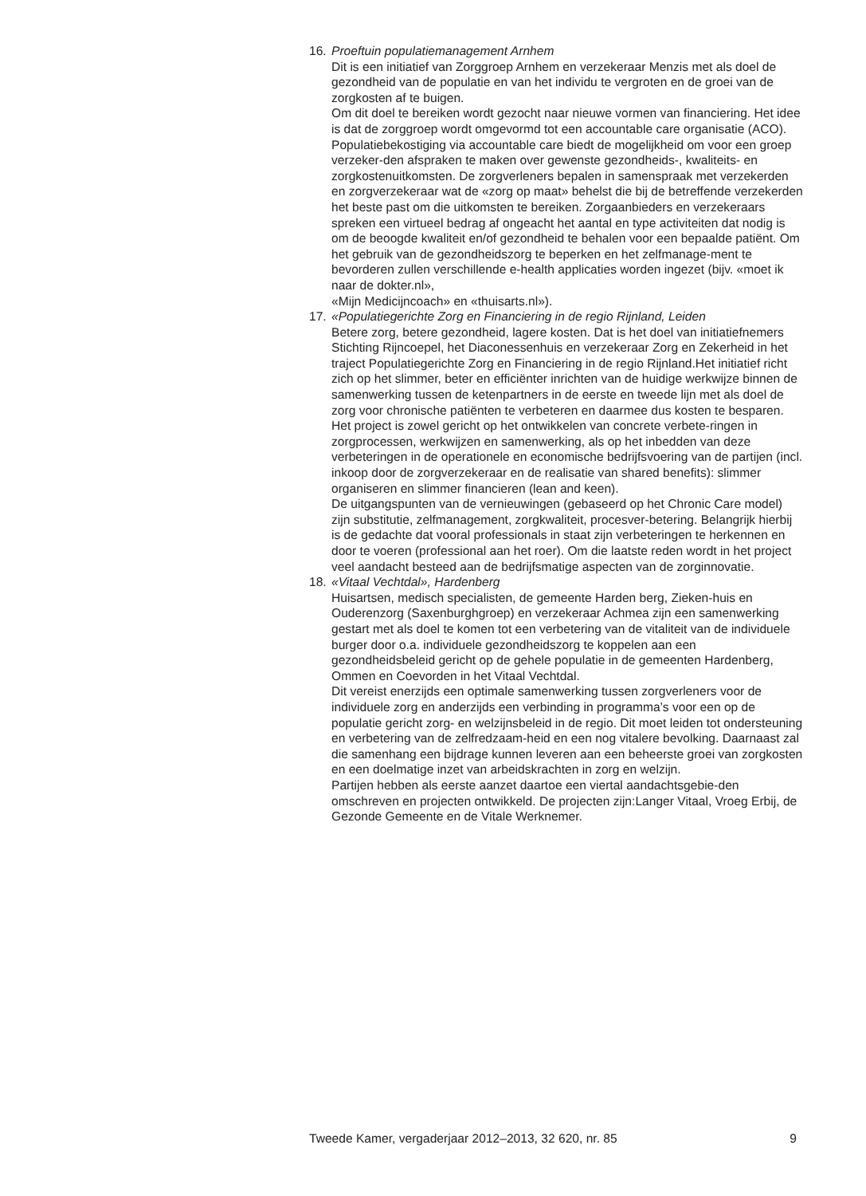16.
Proeftuin populatiemanagement Arnhem
Dit is een initiatief van Zorggroep Arnhem en verzekeraar Menzis met als doel de gezondheid van de populatie en van het individu te vergroten en de groei van de zorgkosten af te buigen.
Om dit doel te bereiken wordt gezocht naar nieuwe vormen van financiering. Het idee is dat de zorggroep wordt omgevormd tot een accountable care organisatie (ACO). Populatiebekostiging via accountable care biedt de mogelijkheid om voor een groep verzeker-den afspraken te maken over gewenste gezondheids-, kwaliteits- en zorgkostenuitkomsten. De zorgverleners bepalen in samenspraak met verzekerden en zorgverzekeraar wat de «zorg op maat» behelst die bij de betreffende verzekerden het beste past om die uitkomsten te bereiken. Zorgaanbieders en verzekeraars spreken een virtueel bedrag af ongeacht het aantal en type activiteiten dat nodig is om de beoogde kwaliteit en/of gezondheid te behalen voor een bepaalde patiënt. Om het gebruik van de gezondheidszorg te beperken en het zelfmanage-ment te bevorderen zullen verschillende e-health applicaties worden ingezet (bijv. «moet ik naar de dokter.nl»,
«Mijn Medicijncoach» en «thuisarts.nl»).
17.
«Populatiegerichte Zorg en Financiering in de regio Rijnland, Leiden
Betere zorg, betere gezondheid, lagere kosten. Dat is het doel van initiatiefnemers Stichting Rijncoepel, het Diaconessenhuis en verzekeraar Zorg en Zekerheid in het traject Populatiegerichte Zorg en Financiering in de regio Rijnland.Het initiatief richt zich op het slimmer, beter en efficiënter inrichten van de huidige werkwijze binnen de samenwerking tussen de ketenpartners in de eerste en tweede lijn met als doel de zorg voor chronische patiënten te verbeteren en daarmee dus kosten te besparen.
Het project is zowel gericht op het ontwikkelen van concrete verbete-ringen in zorgprocessen, werkwijzen en samenwerking, als op het inbedden van deze verbeteringen in de operationele en economische bedrijfsvoering van de partijen (incl. inkoop door de zorgverzekeraar en de realisatie van shared benefits): slimmer organiseren en slimmer financieren (lean and keen).
De uitgangspunten van de vernieuwingen (gebaseerd op het Chronic Care model) zijn substitutie, zelfmanagement, zorgkwaliteit, procesver-betering. Belangrijk hierbij is de gedachte dat vooral professionals in staat zijn verbeteringen te herkennen en door te voeren (professional aan het roer). Om die laatste reden wordt in het project veel aandacht besteed aan de bedrijfsmatige aspecten van de zorginnovatie.
18.
«Vitaal Vechtdal», Hardenberg
Huisartsen, medisch specialisten, de gemeente Harden berg, Zieken-huis en Ouderenzorg (Saxenburghgroep) en verzekeraar Achmea zijn een samenwerking gestart met als doel te komen tot een verbetering van de vitaliteit van de individuele burger door o.a. individuele gezondheidszorg te koppelen aan een gezondheidsbeleid gericht op de gehele populatie in de gemeenten Hardenberg, Ommen en Coevorden in het Vitaal Vechtdal.
Dit vereist enerzijds een optimale samenwerking tussen zorgverleners voor de individuele zorg en anderzijds een verbinding in programma’s voor een op de populatie gericht zorg- en welzijnsbeleid in de regio. Dit moet leiden tot ondersteuning en verbetering van de zelfredzaam-heid en een nog vitalere bevolking. Daarnaast zal die samenhang een bijdrage kunnen leveren aan een beheerste groei van zorgkosten en een doelmatige inzet van arbeidskrachten in zorg en welzijn.
Partijen hebben als eerste aanzet daartoe een viertal aandachtsgebie-den omschreven en projecten ontwikkeld. De projecten zijn:Langer Vitaal, Vroeg Erbij, de Gezonde Gemeente en de Vitale Werknemer.
Tweede Kamer, vergaderjaar 2012–2013, 32 620, nr. 85 9